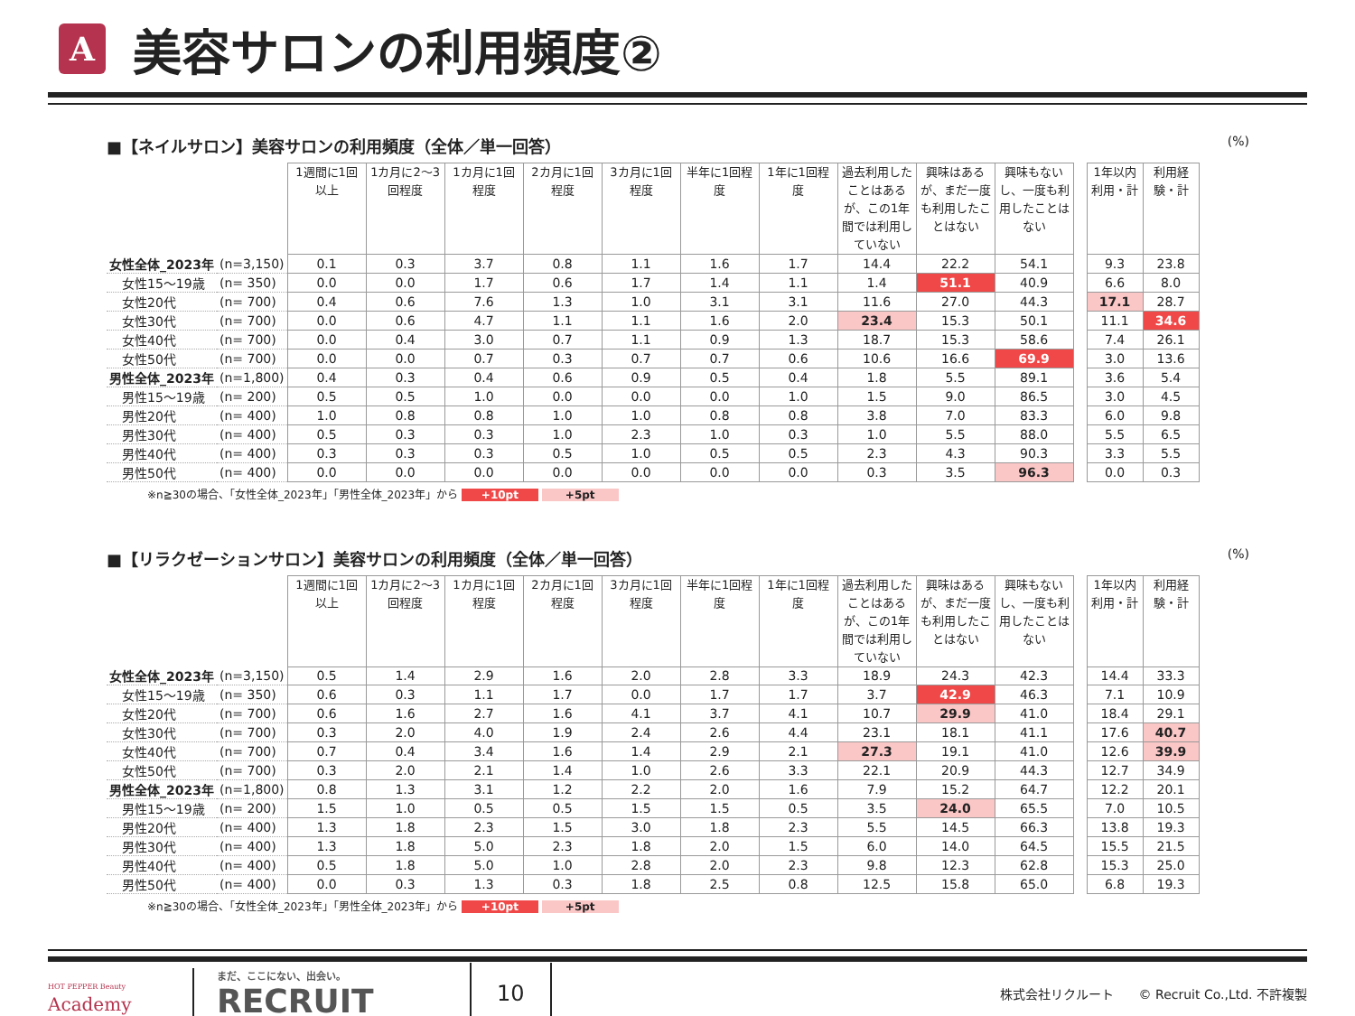A
美容サロンの利用頻度②
■【ネイルサロン】美容サロンの利用頻度（全体／単一回答） (%)
| | | 1週間に1回以上 | 1カ月に2～3回程度 | 1カ月に1回程度 | 2カ月に1回程度 | 3カ月に1回程度 | 半年に1回程度 | 1年に1回程度 | 過去利用したことはあるが、この1年間では利用していない | 興味はあるが、まだ一度も利用したことはない | 興味もない し、一度も利用したことはない | | 1年以内利用・計 | 利用経験・計 |
| 女性全体_2023年 | (n=3,150) | 0.1 | 0.3 | 3.7 | 0.8 | 1.1 | 1.6 | 1.7 | 14.4 | 22.2 | 54.1 | | 9.3 | 23.8 |
| 女性15～19歳 | (n= 350) | 0.0 | 0.0 | 1.7 | 0.6 | 1.7 | 1.4 | 1.1 | 1.4 | 51.1 | 40.9 | | 6.6 | 8.0 |
| 女性20代 | (n= 700) | 0.4 | 0.6 | 7.6 | 1.3 | 1.0 | 3.1 | 3.1 | 11.6 | 27.0 | 44.3 | | 17.1 | 28.7 |
| 女性30代 | (n= 700) | 0.0 | 0.6 | 4.7 | 1.1 | 1.1 | 1.6 | 2.0 | 23.4 | 15.3 | 50.1 | | 11.1 | 34.6 |
| 女性40代 | (n= 700) | 0.0 | 0.4 | 3.0 | 0.7 | 1.1 | 0.9 | 1.3 | 18.7 | 15.3 | 58.6 | | 7.4 | 26.1 |
| 女性50代 | (n= 700) | 0.0 | 0.0 | 0.7 | 0.3 | 0.7 | 0.7 | 0.6 | 10.6 | 16.6 | 69.9 | | 3.0 | 13.6 |
| 男性全体_2023年 | (n=1,800) | 0.4 | 0.3 | 0.4 | 0.6 | 0.9 | 0.5 | 0.4 | 1.8 | 5.5 | 89.1 | | 3.6 | 5.4 |
| 男性15～19歳 | (n= 200) | 0.5 | 0.5 | 1.0 | 0.0 | 0.0 | 0.0 | 1.0 | 1.5 | 9.0 | 86.5 | | 3.0 | 4.5 |
| 男性20代 | (n= 400) | 1.0 | 0.8 | 0.8 | 1.0 | 1.0 | 0.8 | 0.8 | 3.8 | 7.0 | 83.3 | | 6.0 | 9.8 |
| 男性30代 | (n= 400) | 0.5 | 0.3 | 0.3 | 1.0 | 2.3 | 1.0 | 0.3 | 1.0 | 5.5 | 88.0 | | 5.5 | 6.5 |
| 男性40代 | (n= 400) | 0.3 | 0.3 | 0.3 | 0.5 | 1.0 | 0.5 | 0.5 | 2.3 | 4.3 | 90.3 | | 3.3 | 5.5 |
| 男性50代 | (n= 400) | 0.0 | 0.0 | 0.0 | 0.0 | 0.0 | 0.0 | 0.0 | 0.3 | 3.5 | 96.3 | | 0.0 | 0.3 |
※n≧30の場合、「女性全体_2023年」「男性全体_2023年」から +10pt +5pt
■【リラクゼーションサロン】美容サロンの利用頻度（全体／単一回答） (%)
| | | 1週間に1回以上 | 1カ月に2～3回程度 | 1カ月に1回程度 | 2カ月に1回程度 | 3カ月に1回程度 | 半年に1回程度 | 1年に1回程度 | 過去利用したことはあるが、この1年間では利用していない | 興味はあるが、まだ一度も利用したことはない | 興味もない し、一度も利用したことはない | | 1年以内利用・計 | 利用経験・計 |
| 女性全体_2023年 | (n=3,150) | 0.5 | 1.4 | 2.9 | 1.6 | 2.0 | 2.8 | 3.3 | 18.9 | 24.3 | 42.3 | | 14.4 | 33.3 |
| 女性15～19歳 | (n= 350) | 0.6 | 0.3 | 1.1 | 1.7 | 0.0 | 1.7 | 1.7 | 3.7 | 42.9 | 46.3 | | 7.1 | 10.9 |
| 女性20代 | (n= 700) | 0.6 | 1.6 | 2.7 | 1.6 | 4.1 | 3.7 | 4.1 | 10.7 | 29.9 | 41.0 | | 18.4 | 29.1 |
| 女性30代 | (n= 700) | 0.3 | 2.0 | 4.0 | 1.9 | 2.4 | 2.6 | 4.4 | 23.1 | 18.1 | 41.1 | | 17.6 | 40.7 |
| 女性40代 | (n= 700) | 0.7 | 0.4 | 3.4 | 1.6 | 1.4 | 2.9 | 2.1 | 27.3 | 19.1 | 41.0 | | 12.6 | 39.9 |
| 女性50代 | (n= 700) | 0.3 | 2.0 | 2.1 | 1.4 | 1.0 | 2.6 | 3.3 | 22.1 | 20.9 | 44.3 | | 12.7 | 34.9 |
| 男性全体_2023年 | (n=1,800) | 0.8 | 1.3 | 3.1 | 1.2 | 2.2 | 2.0 | 1.6 | 7.9 | 15.2 | 64.7 | | 12.2 | 20.1 |
| 男性15～19歳 | (n= 200) | 1.5 | 1.0 | 0.5 | 0.5 | 1.5 | 1.5 | 0.5 | 3.5 | 24.0 | 65.5 | | 7.0 | 10.5 |
| 男性20代 | (n= 400) | 1.3 | 1.8 | 2.3 | 1.5 | 3.0 | 1.8 | 2.3 | 5.5 | 14.5 | 66.3 | | 13.8 | 19.3 |
| 男性30代 | (n= 400) | 1.3 | 1.8 | 5.0 | 2.3 | 1.8 | 2.0 | 1.5 | 6.0 | 14.0 | 64.5 | | 15.5 | 21.5 |
| 男性40代 | (n= 400) | 0.5 | 1.8 | 5.0 | 1.0 | 2.8 | 2.0 | 2.3 | 9.8 | 12.3 | 62.8 | | 15.3 | 25.0 |
| 男性50代 | (n= 400) | 0.0 | 0.3 | 1.3 | 0.3 | 1.8 | 2.5 | 0.8 | 12.5 | 15.8 | 65.0 | | 6.8 | 19.3 |
※n≧30の場合、「女性全体_2023年」「男性全体_2023年」から +10pt +5pt
HOT PEPPER Beauty
Academy
まだ、ここにない、出会い。
RECRUIT
10
株式会社リクルート　　© Recruit Co.,Ltd. 不許複製